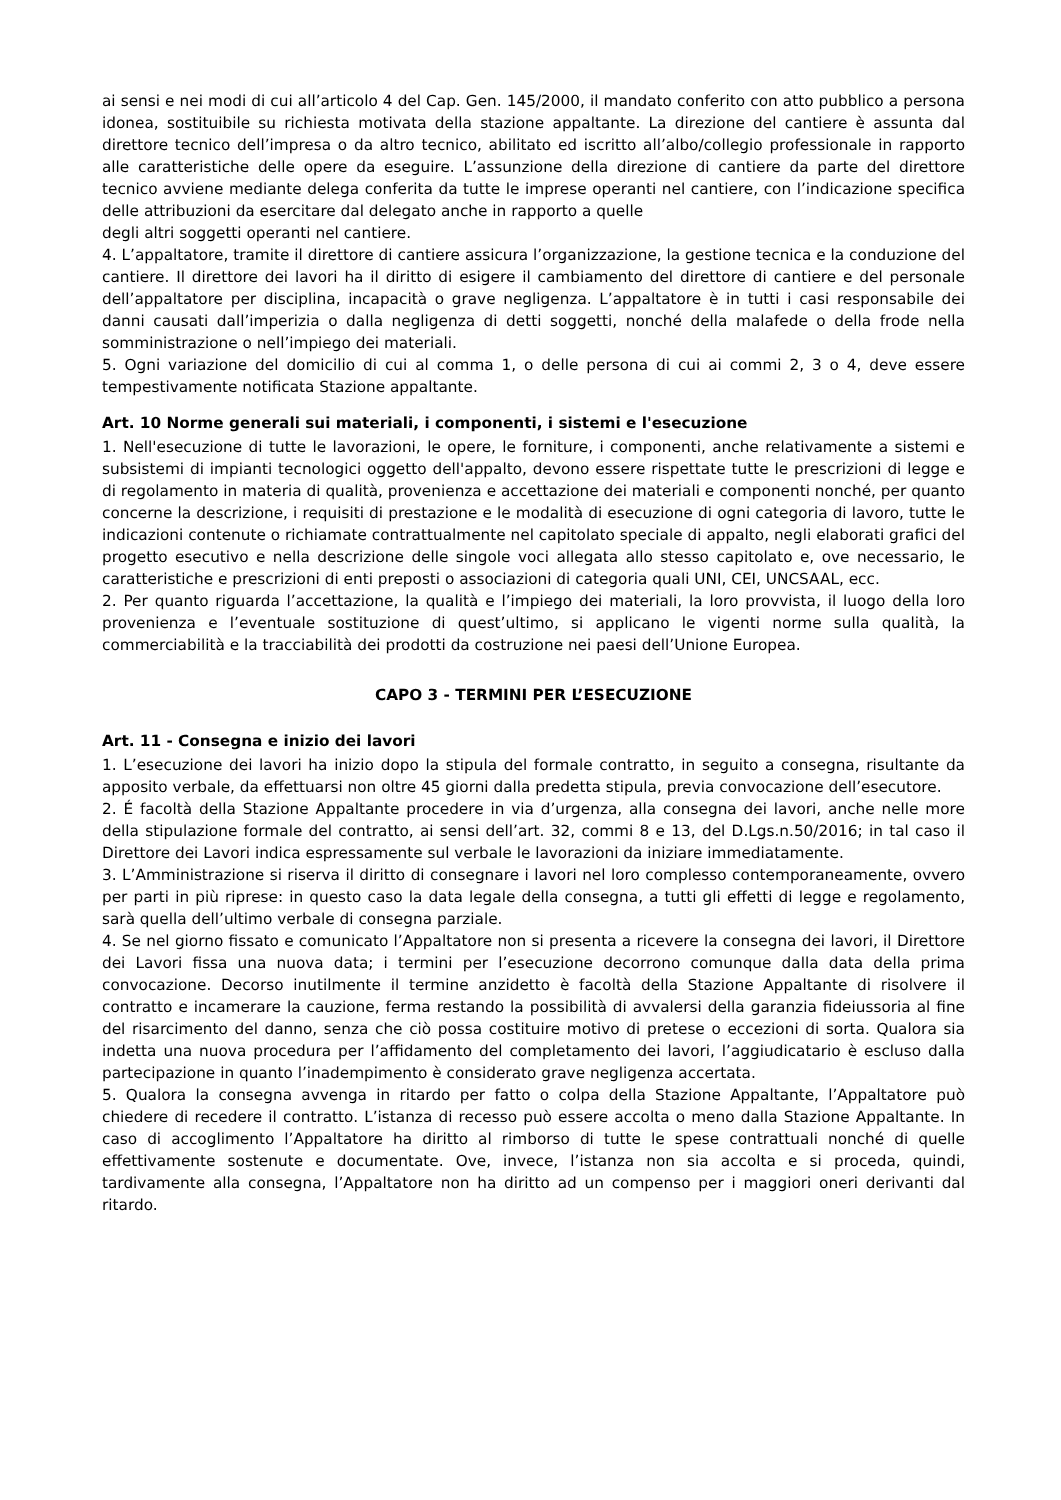ai sensi e nei modi di cui all’articolo 4 del Cap. Gen. 145/2000, il mandato conferito con atto pubblico a persona idonea, sostituibile su richiesta motivata della stazione appaltante. La direzione del cantiere è assunta dal direttore tecnico dell’impresa o da altro tecnico, abilitato ed iscritto all’albo/collegio professionale in rapporto alle caratteristiche delle opere da eseguire. L’assunzione della direzione di cantiere da parte del direttore tecnico avviene mediante delega conferita da tutte le imprese operanti nel cantiere, con l’indicazione specifica delle attribuzioni da esercitare dal delegato anche in rapporto a quelle
degli altri soggetti operanti nel cantiere.
4. L’appaltatore, tramite il direttore di cantiere assicura l’organizzazione, la gestione tecnica e la conduzione del cantiere. Il direttore dei lavori ha il diritto di esigere il cambiamento del direttore di cantiere e del personale dell’appaltatore per disciplina, incapacità o grave negligenza. L’appaltatore è in tutti i casi responsabile dei danni causati dall’imperizia o dalla negligenza di detti soggetti, nonché della malafede o della frode nella somministrazione o nell’impiego dei materiali.
5. Ogni variazione del domicilio di cui al comma 1, o delle persona di cui ai commi 2, 3 o 4, deve essere tempestivamente notificata Stazione appaltante.
Art. 10 Norme generali sui materiali, i componenti, i sistemi e l'esecuzione
1. Nell'esecuzione di tutte le lavorazioni, le opere, le forniture, i componenti, anche relativamente a sistemi e subsistemi di impianti tecnologici oggetto dell'appalto, devono essere rispettate tutte le prescrizioni di legge e di regolamento in materia di qualità, provenienza e accettazione dei materiali e componenti nonché, per quanto concerne la descrizione, i requisiti di prestazione e le modalità di esecuzione di ogni categoria di lavoro, tutte le indicazioni contenute o richiamate contrattualmente nel capitolato speciale di appalto, negli elaborati grafici del progetto esecutivo e nella descrizione delle singole voci allegata allo stesso capitolato e, ove necessario, le caratteristiche e prescrizioni di enti preposti o associazioni di categoria quali UNI, CEI, UNCSAAL, ecc.
2. Per quanto riguarda l’accettazione, la qualità e l’impiego dei materiali, la loro provvista, il luogo della loro provenienza e l’eventuale sostituzione di quest’ultimo, si applicano le vigenti norme sulla qualità, la commerciabilità e la tracciabilità dei prodotti da costruzione nei paesi dell’Unione Europea.
CAPO 3 - TERMINI PER L’ESECUZIONE
Art. 11 - Consegna e inizio dei lavori
1. L’esecuzione dei lavori ha inizio dopo la stipula del formale contratto, in seguito a consegna, risultante da apposito verbale, da effettuarsi non oltre 45 giorni dalla predetta stipula, previa convocazione dell’esecutore.
2. É facoltà della Stazione Appaltante procedere in via d’urgenza, alla consegna dei lavori, anche nelle more della stipulazione formale del contratto, ai sensi dell’art. 32, commi 8 e 13, del D.Lgs.n.50/2016; in tal caso il Direttore dei Lavori indica espressamente sul verbale le lavorazioni da iniziare immediatamente.
3. L’Amministrazione si riserva il diritto di consegnare i lavori nel loro complesso contemporaneamente, ovvero per parti in più riprese: in questo caso la data legale della consegna, a tutti gli effetti di legge e regolamento, sarà quella dell’ultimo verbale di consegna parziale.
4. Se nel giorno fissato e comunicato l’Appaltatore non si presenta a ricevere la consegna dei lavori, il Direttore dei Lavori fissa una nuova data; i termini per l’esecuzione decorrono comunque dalla data della prima convocazione. Decorso inutilmente il termine anzidetto è facoltà della Stazione Appaltante di risolvere il contratto e incamerare la cauzione, ferma restando la possibilità di avvalersi della garanzia fideiussoria al fine del risarcimento del danno, senza che ciò possa costituire motivo di pretese o eccezioni di sorta. Qualora sia indetta una nuova procedura per l’affidamento del completamento dei lavori, l’aggiudicatario è escluso dalla partecipazione in quanto l’inadempimento è considerato grave negligenza accertata.
5. Qualora la consegna avvenga in ritardo per fatto o colpa della Stazione Appaltante, l’Appaltatore può chiedere di recedere il contratto. L’istanza di recesso può essere accolta o meno dalla Stazione Appaltante. In caso di accoglimento l’Appaltatore ha diritto al rimborso di tutte le spese contrattuali nonché di quelle effettivamente sostenute e documentate. Ove, invece, l’istanza non sia accolta e si proceda, quindi, tardivamente alla consegna, l’Appaltatore non ha diritto ad un compenso per i maggiori oneri derivanti dal ritardo.